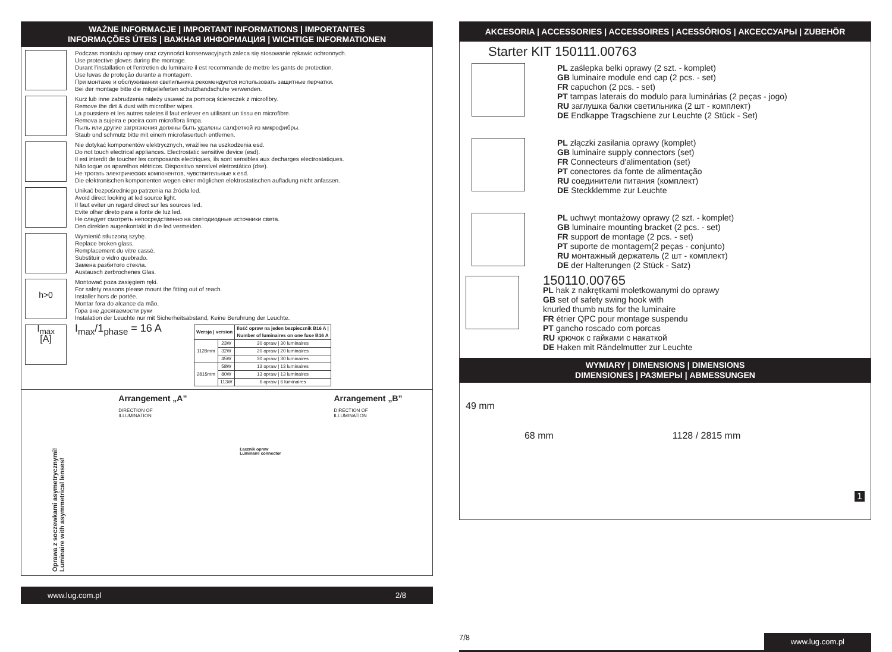WAŻNE INFORMACJE | IMPORTANT INFORMATIONS | IMPORTANTES
INFORMAÇÕES ÚTEIS | ВАЖНАЯ ИНФОРМАЦИЯ | WICHTIGE INFORMATIONEN
Podczas montażu oprawy oraz czynności konserwacyjnych zaleca się stosowanie rękawic ochronnych.
Use protective gloves during the montage.
Durant l'installation et l'entretien du luminaire il est recommande de mettre les gants de protection.
Use luvas de proteção durante a montagem.
При монтаже и обслуживании светильника рекомендуется использовать защитные перчатки.
Bei der montage bitte die mitgelieferten schutzhandschuhe verwenden.
Kurz lub inne zabrudzenia należy usuwać za pomocą ściereczek z microfibry.
Remove the dirt & dust with microfiber wipes.
La poussiere et les autres saletes il faut enlever en utilisant un tissu en microfibre.
Remova a sujeira e poeira com microfibra limpa.
Пыль или другие загрязнения должны быть удалены салфеткой из микрофибры.
Staub und schmutz bitte mit einem microfasertuch entfernen.
Nie dotykać komponentów elektrycznych, wrażliwe na uszkodzenia esd.
Do not touch electrical appliances. Electrostatic sensitive device (esd).
Il est interdit de toucher les composants electriques, ils sont sensibles aux decharges electrostatiques.
Não toque os aparelhos elétricos. Dispositivo sensível eletrostático (dse).
Не трогать электрических компонентов, чувствительные к esd.
Die elektronischen komponenten wegen einer möglichen elektrostatischen aufladung nicht anfassen.
Unikać bezpośredniego patrzenia na źródła led.
Avoid direct looking at led source light.
Il faut eviter un regard direct sur les sources led.
Evite olhar direto para a fonte de luz led.
Не следует смотреть непосредственно на светодиодные источники света.
Den direkten augenkontakt in die led vermeiden.
Wymienić stłuczoną szybę.
Replace broken glass.
Remplacement du vitre cassé.
Substituir o vidro quebrado.
Замена разбитого стекла.
Austausch zerbrochenes Glas.
h>0
Montować poza zasięgiem ręki.
For safety reasons please mount the fitting out of reach.
Installer hors de portée.
Montar fora do alcance da mão.
Гора вне досягаемости руки
Instalation der Leuchte nur mit Sicherheitsabstand, Keine Beruhrung der Leuchte.
I<sub>max</sub>
[A]
I<sub>max</sub>/1<sub>phase</sub> = 16 A
| Wersja / version | | Ilość opraw na jeden bezpiecznik B16 A / Number of luminaires on one fuse B16 A |
| --- | --- | --- |
| 1128mm | 23W | 30 opraw / 30 luminaires |
| | 32W | 20 opraw / 20 luminaires |
| | 45W | 30 opraw / 30 luminaires |
| 2815mm | 58W | 13 opraw / 13 luminaires |
| | 80W | 13 opraw / 13 luminaires |
| | 113W | 6 opraw / 6 luminaires |
Oprawa z soczewkami asymetrycznymi!
Luminaire with asymmetrical lenses!
Arrangement „A”
DIRECTION OF
ILLUMINATION
Łącznik opraw
Luminaire connector
Arrangement „B”
DIRECTION OF
ILLUMINATION
www.lug.com.pl 2/8
AKCESORIA | ACCESSORIES | ACCESSOIRES | ACESSÓRIOS | АКСЕССУАРЫ | ZUBEHÖR
Starter KIT 150111.00763
PL zaślepka belki oprawy (2 szt. - komplet)
GB luminaire module end cap (2 pcs. - set)
FR capuchon (2 pcs. - set)
PT tampas laterais do modulo para luminárias (2 peças - jogo)
RU заглушка балки светильника (2 шт - комплект)
DE Endkappe Tragschiene zur Leuchte (2 Stück - Set)
PL złączki zasilania oprawy (komplet)
GB luminaire supply connectors (set)
FR Connecteurs d'alimentation (set)
PT conectores da fonte de alimentação
RU соединители питания (комплект)
DE Steckklemme zur Leuchte
PL uchwyt montażowy oprawy (2 szt. - komplet)
GB luminaire mounting bracket (2 pcs. - set)
FR support de montage (2 pcs. - set)
PT suporte de montagem(2 peças - conjunto)
RU монтажный держатель (2 шт - комплект)
DE der Halterungen (2 Stück - Satz)
150110.00765
PL hak z nakrętkami moletkowanymi do oprawy
GB set of safety swing hook with
knurled thumb nuts for the luminaire
FR étrier QPC pour montage suspendu
PT gancho roscado com porcas
RU крючок с гайками с накаткой
DE Haken mit Rändelmutter zur Leuchte
WYMIARY | DIMENSIONS | DIMENSIONS
DIMENSIONES | РАЗМЕРЫ | ABMESSUNGEN
49 mm 68 mm 1128 / 2815 mm 1
7/8 www.lug.com.pl